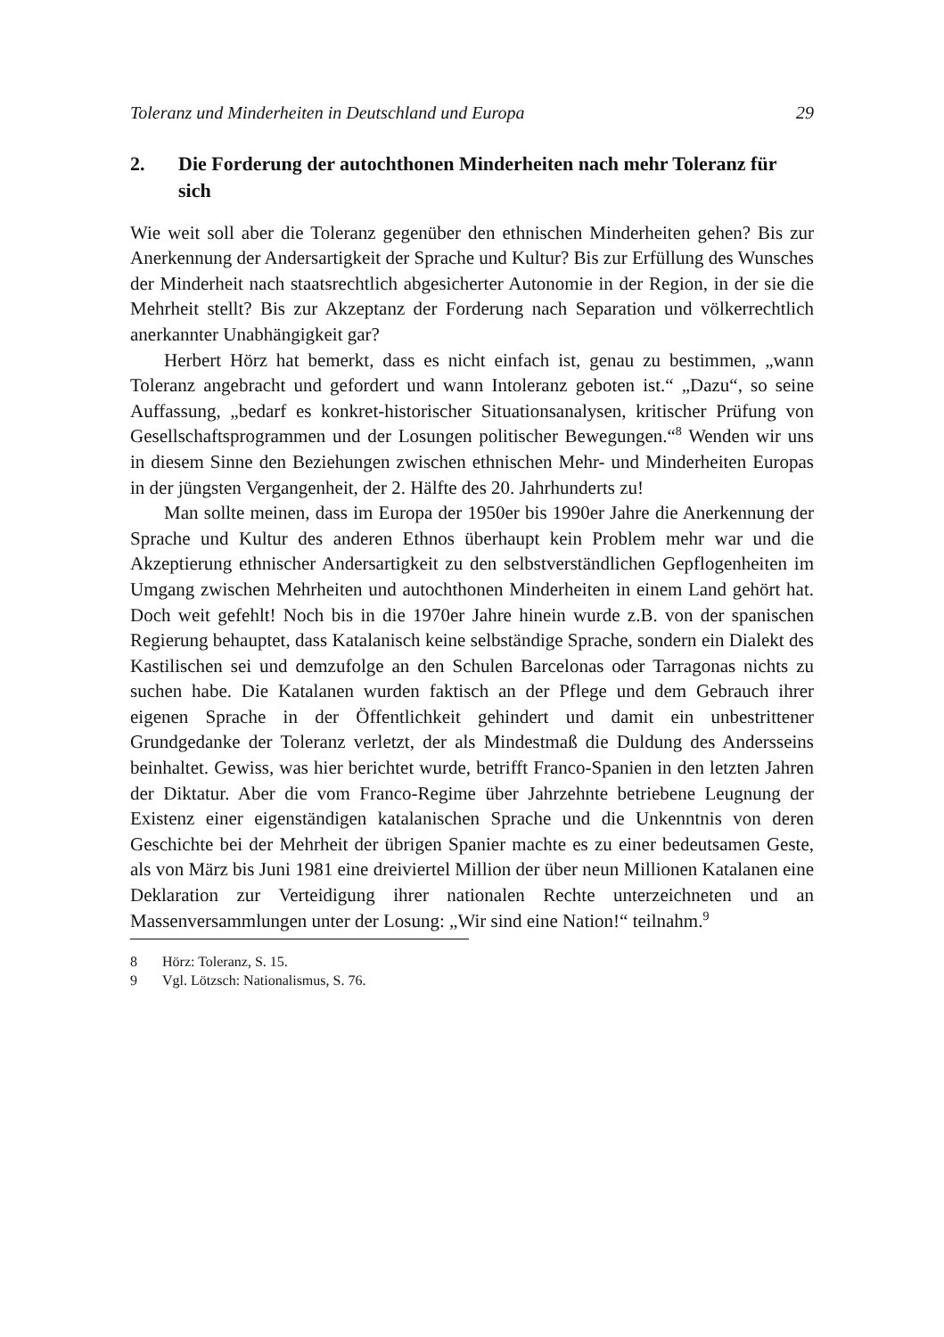Toleranz und Minderheiten in Deutschland und Europa 29
2. Die Forderung der autochthonen Minderheiten nach mehr Toleranz für sich
Wie weit soll aber die Toleranz gegenüber den ethnischen Minderheiten gehen? Bis zur Anerkennung der Andersartigkeit der Sprache und Kultur? Bis zur Erfüllung des Wunsches der Minderheit nach staatsrechtlich abgesicherter Autonomie in der Region, in der sie die Mehrheit stellt? Bis zur Akzeptanz der Forderung nach Separation und völkerrechtlich anerkannter Unabhängigkeit gar?
Herbert Hörz hat bemerkt, dass es nicht einfach ist, genau zu bestimmen, „wann Toleranz angebracht und gefordert und wann Intoleranz geboten ist.“ „Dazu“, so seine Auffassung, „bedarf es konkret-historischer Situationsanalysen, kritischer Prüfung von Gesellschaftsprogrammen und der Losungen politischer Bewegungen.“<sup>8</sup> Wenden wir uns in diesem Sinne den Beziehungen zwischen ethnischen Mehr- und Minderheiten Europas in der jüngsten Vergangenheit, der 2. Hälfte des 20. Jahrhunderts zu!
Man sollte meinen, dass im Europa der 1950er bis 1990er Jahre die Anerkennung der Sprache und Kultur des anderen Ethnos überhaupt kein Problem mehr war und die Akzeptierung ethnischer Andersartigkeit zu den selbstverständlichen Gepflogenheiten im Umgang zwischen Mehrheiten und autochthonen Minderheiten in einem Land gehört hat. Doch weit gefehlt! Noch bis in die 1970er Jahre hinein wurde z.B. von der spanischen Regierung behauptet, dass Katalanisch keine selbständige Sprache, sondern ein Dialekt des Kastilischen sei und demzufolge an den Schulen Barcelonas oder Tarragonas nichts zu suchen habe. Die Katalanen wurden faktisch an der Pflege und dem Gebrauch ihrer eigenen Sprache in der Öffentlichkeit gehindert und damit ein unbestrittener Grundgedanke der Toleranz verletzt, der als Mindestmaß die Duldung des Andersseins beinhaltet. Gewiss, was hier berichtet wurde, betrifft Franco-Spanien in den letzten Jahren der Diktatur. Aber die vom Franco-Regime über Jahrzehnte betriebene Leugnung der Existenz einer eigenständigen katalanischen Sprache und die Unkenntnis von deren Geschichte bei der Mehrheit der übrigen Spanier machte es zu einer bedeutsamen Geste, als von März bis Juni 1981 eine dreiviertel Million der über neun Millionen Katalanen eine Deklaration zur Verteidigung ihrer nationalen Rechte unterzeichneten und an Massenversammlungen unter der Losung: „Wir sind eine Nation!“ teilnahm.<sup>9</sup>
8 Hörz: Toleranz, S. 15.
9 Vgl. Lötzsch: Nationalismus, S. 76.